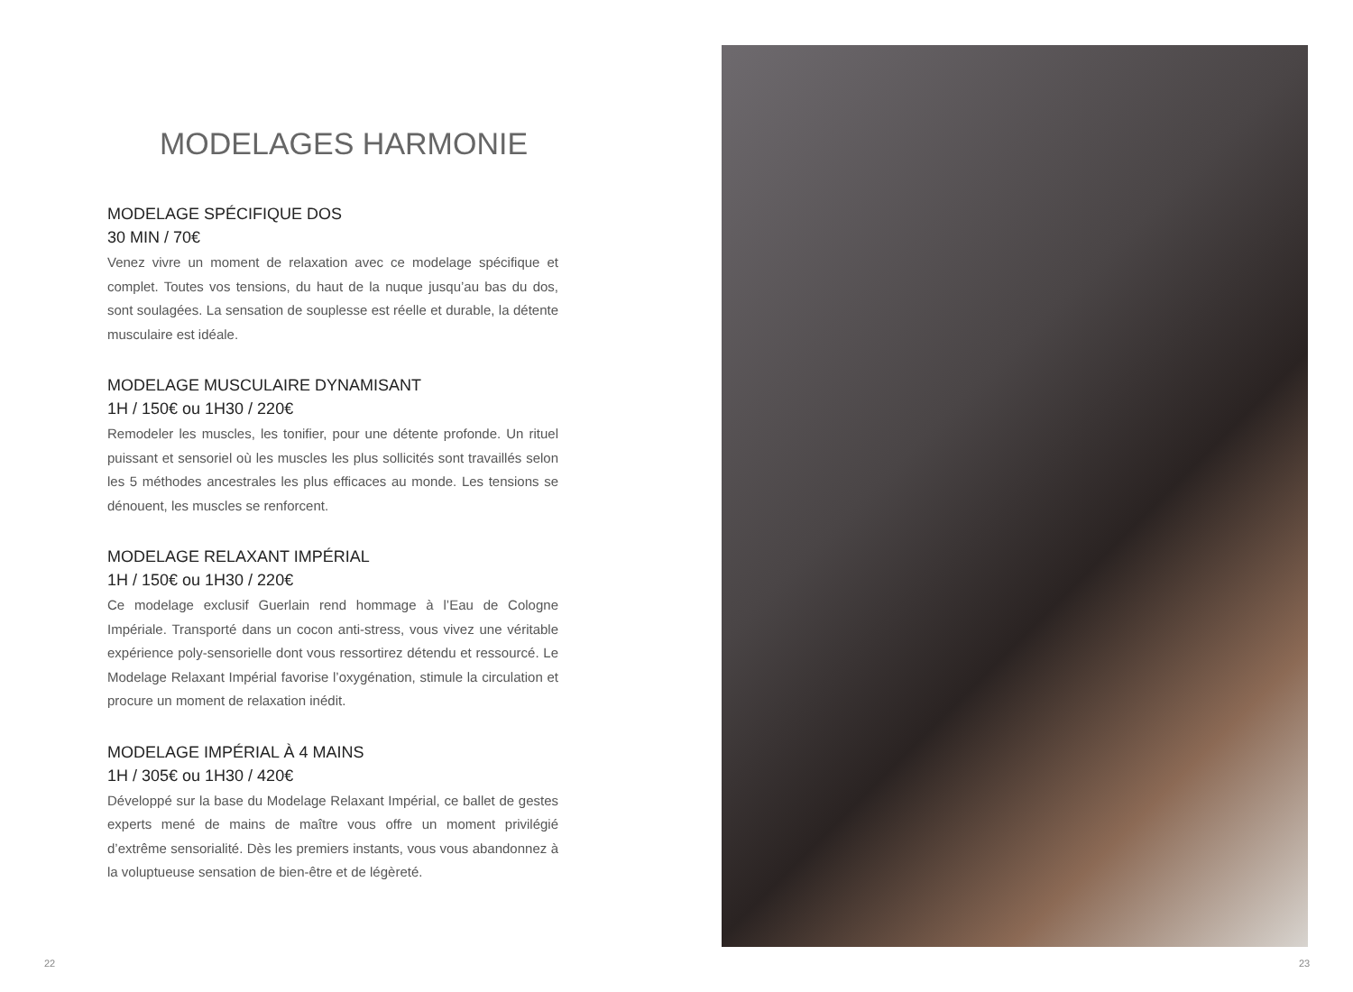MODELAGES HARMONIE
MODELAGE SPÉCIFIQUE DOS
30 MIN / 70€
Venez vivre un moment de relaxation avec ce modelage spécifique et complet. Toutes vos tensions, du haut de la nuque jusqu’au bas du dos, sont soulagées. La sensation de souplesse est réelle et durable, la détente musculaire est idéale.
MODELAGE MUSCULAIRE DYNAMISANT
1H / 150€ ou 1H30 / 220€
Remodeler les muscles, les tonifier, pour une détente profonde. Un rituel puissant et sensoriel où les muscles les plus sollicités sont travaillés selon les 5 méthodes ancestrales les plus efficaces au monde. Les tensions se dénouent, les muscles se renforcent.
MODELAGE RELAXANT IMPÉRIAL
1H / 150€ ou 1H30 / 220€
Ce modelage exclusif Guerlain rend hommage à l’Eau de Cologne Impériale. Transporté dans un cocon anti-stress, vous vivez une véritable expérience poly-sensorielle dont vous ressortirez détendu et ressourcé. Le Modelage Relaxant Impérial favorise l’oxygénation, stimule la circulation et procure un moment de relaxation inédit.
MODELAGE IMPÉRIAL À 4 MAINS
1H / 305€ ou 1H30 / 420€
Développé sur la base du Modelage Relaxant Impérial, ce ballet de gestes experts mené de mains de maître vous offre un moment privilégié d’extrême sensorialité. Dès les premiers instants, vous vous abandonnez à la voluptueuse sensation de bien-être et de légèreté.
22 23